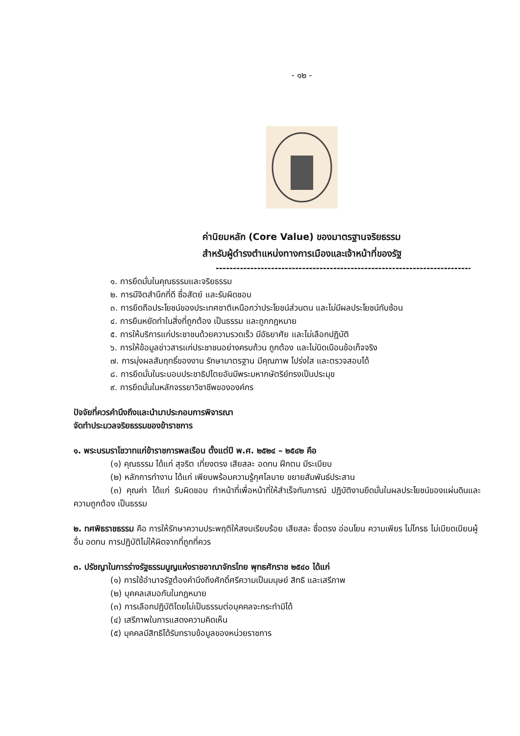- ๑๒ -
ค่านิยมหลัก (Core Value) ของมาตรฐานจริยธรรม
สำหรับผู้ดำรงตำแหน่งทางการเมืองและเจ้าหน้าที่ของรัฐ
--------------------------------------------------------------------------------
๑. การยึดมั่นในคุณธรรมและจริยธรรม
๒. การมีจิตสำนึกที่ดี ซื่อสัตย์ และรับผิดชอบ
๓. การยึดถือประโยชน์ของประเทศชาติเหนือกว่าประโยชน์ส่วนตน และไม่มีผลประโยชน์ทับซ้อน
๔. การยืนหยัดทำในสิ่งที่ถูกต้อง เป็นธรรม และถูกกฎหมาย
๕. การให้บริการแก่ประชาชนด้วยความรวดเร็ว มีอัธยาศัย และไม่เลือกปฏิบัติ
๖. การให้ข้อมูลข่าวสารแก่ประชาชนอย่างครบถ้วน ถูกต้อง และไม่บิดเบือนข้อเท็จจริง
๗. การมุ่งผลสัมฤทธิ์ของงาน รักษามาตรฐาน มีคุณภาพ โปร่งใส และตรวจสอบได้
๘. การยึดมั่นในระบอบประชาธิปไตยอันมีพระมหากษัตริย์ทรงเป็นประมุข
๙. การยึดมั่นในหลักจรรยาวิชาชีพขององค์กร
ปัจจัยที่ควรคำนึงถึงและนำมาประกอบการพิจารณา
จัดทำประมวลจริยธรรมของข้าราชการ
๑. พระบรมราโชวาทแก่ข้าราชการพลเรือน ตั้งแต่ปี พ.ศ. ๒๕๒๔ – ๒๕๔๒ คือ
(๑) คุณธรรม ได้แก่ สุจริต เที่ยงตรง เสียสละ อดทน ฝึกตน มีระเบียบ
(๒) หลักการทำงาน ได้แก่ เพียบพร้อมความรู้กุศโลบาย ขยายสัมพันธ์ประสาน
(๓) คุณค่า ได้แก่ รับผิดชอบ ทำหน้าที่เพื่อหน้าที่ให้สำเร็จทันการณ์ ปฏิบัติงานยึดมั่นในผลประโยชน์ของแผ่นดินและความถูกต้อง เป็นธรรม
๒. ทศพิธราชธรรม คือ การให้รักษาความประพฤติให้สงบเรียบร้อย เสียสละ ซื่อตรง อ่อนโยน ความเพียร ไม่โกรธ ไม่เบียดเบียนผู้อื่น อดทน การปฏิบัติไม่ให้ผิดจากที่ถูกที่ควร
๓. ปรัชญาในการร่างรัฐธรรมนูญแห่งราชอาณาจักรไทย พุทธศักราช ๒๕๔๐ ได้แก่
(๑) การใช้อำนาจรัฐต้องคำนึงถึงศักดิ์ศรีความเป็นมนุษย์ สิทธิ และเสรีภาพ
(๒) บุคคลเสมอกันในกฎหมาย
(๓) การเลือกปฏิบัติโดยไม่เป็นธรรมต่อบุคคลจะกระทำมิได้
(๔) เสรีภาพในการแสดงความคิดเห็น
(๕) บุคคลมีสิทธิได้รับทราบข้อมูลของหน่วยราชการ